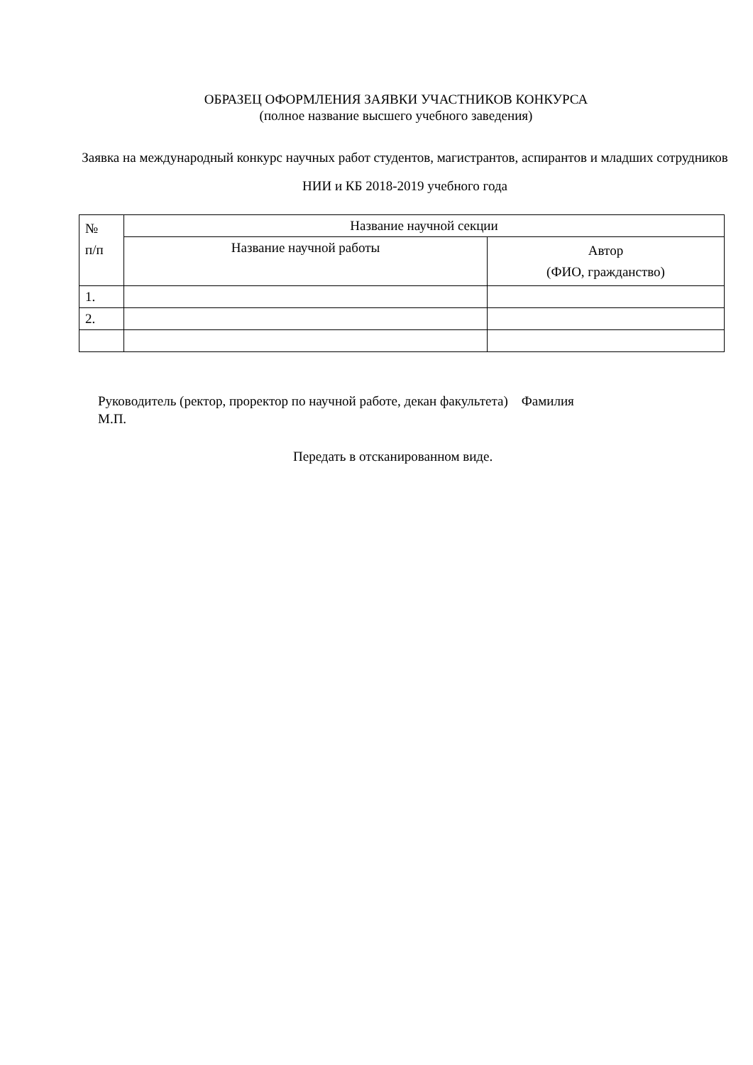ОБРАЗЕЦ ОФОРМЛЕНИЯ ЗАЯВКИ УЧАСТНИКОВ КОНКУРСА
(полное название высшего учебного заведения)
Заявка на международный конкурс научных работ студентов, магистрантов, аспирантов и младших сотрудников НИИ и КБ 2018-2019 учебного года
| № п/п | Название научной секции | |
| | Название научной работы | Автор (ФИО, гражданство) |
| 1. | | |
| 2. | | |
Руководитель (ректор, проректор по научной работе, декан факультета) Фамилия
М.П.
Передать в отсканированном виде.